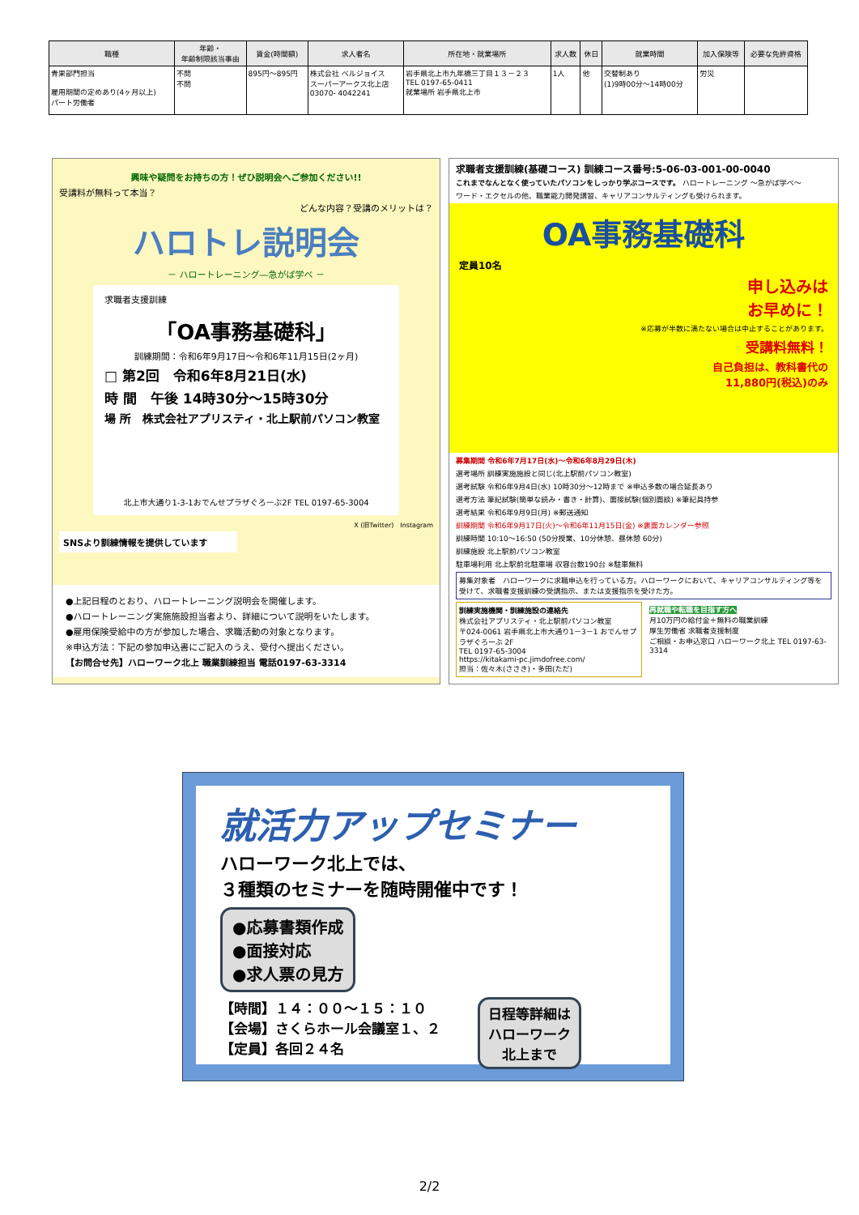| 職種 | 年齢・ 年齢制限該当事由 | 賃金(時間額) | 求人者名 | 所在地・就業場所 | 求人数 | 休日 | 就業時間 | 加入保険等 | 必要な免許資格 |
| --- | --- | --- | --- | --- | --- | --- | --- | --- | --- |
| 青果部門担当 雇用期間の定めあり(4ヶ月以上) パート労働者 | 不問 不問 | 895円～895円 | 株式会社 ベルジョイス スーパーアークス北上店 03070- 4042241 | 岩手県北上市九年橋三丁目１３－２３ TEL 0197-65-0411 就業場所 岩手県北上市 | 1人 | 他 | 交替制あり (1)9時00分～14時00分 | 労災 | |
興味や疑問をお持ちの方！ぜひ説明会へご参加ください!!
受講料が無料って本当？
どんな内容？受講のメリットは？
ハロトレ説明会
－ ハロートレーニング―急がば学べ －
求職者支援訓練
「OA事務基礎科」
訓練期間：令和6年9月17日～令和6年11月15日(2ヶ月)
□ 第2回　令和6年8月21日(水)
時 間　午後 14時30分～15時30分
場 所　株式会社アプリスティ・北上駅前パソコン教室
北上市大通り1-3-1おでんせプラザぐろーぶ2F TEL 0197-65-3004
X (旧Twitter)　Instagram
SNSより訓練情報を提供しています
●上記日程のとおり、ハロートレーニング説明会を開催します。
●ハロートレーニング実施施設担当者より、詳細について説明をいたします。
●雇用保険受給中の方が参加した場合、求職活動の対象となります。
※申込方法：下記の参加申込書にご記入のうえ、受付へ提出ください。
【お問合せ先】ハローワーク北上 職業訓練担当 電話0197-63-3314
求職者支援訓練(基礎コース) 訓練コース番号:5-06-03-001-00-0040
これまでなんとなく使っていたパソコンをしっかり学ぶコースです。 ハロートレーニング ～急がば学べ～
ワード・エクセルの他、職業能力開発講習、キャリアコンサルティングも受けられます。
OA事務基礎科
定員10名
申し込みは
お早めに！
※応募が半数に満たない場合は中止することがあります。
受講料無料！
自己負担は、教科書代の
11,880円(税込)のみ
募集期間 令和6年7月17日(水)～令和6年8月29日(木)
選考場所 訓練実施施設と同じ(北上駅前パソコン教室)
選考試験 令和6年9月4日(水) 10時30分～12時まで ※申込多数の場合延長あり
選考方法 筆記試験(簡単な読み・書き・計算)、面接試験(個別面談) ※筆記具持参
選考結果 令和6年9月9日(月) ※郵送通知
訓練期間 令和6年9月17日(火)～令和6年11月15日(金) ※裏面カレンダー参照
訓練時間 10:10～16:50 (50分授業、10分休憩、昼休憩 60分)
訓練施設 北上駅前パソコン教室
駐車場利用 北上駅前北駐車場 収容台数190台 ※駐車無料
募集対象者　ハローワークに求職申込を行っている方。ハローワークにおいて、キャリアコンサルティング等を受けて、求職者支援訓練の受講指示、または支援指示を受けた方。
訓練実施機関・訓練施設の連絡先
株式会社アプリスティ・北上駅前パソコン教室
〒024-0061 岩手県北上市大通り1－3－1 おでんせプラザぐろーぶ 2F
TEL 0197-65-3004
https://kitakami-pc.jimdofree.com/
担当：佐々木(ささき)・多田(ただ)
再就職や転職を目指す方へ
月10万円の給付金＋無料の職業訓練
厚生労働省 求職者支援制度
ご相談・お申込窓口 ハローワーク北上 TEL 0197-63-3314
就活力アップセミナー
ハローワーク北上では、
３種類のセミナーを随時開催中です！
●応募書類作成
●面接対応
●求人票の見方
【時間】１４：００～１５：１０
【会場】さくらホール会議室１、２
【定員】各回２４名
日程等詳細は
ハローワーク
北上まで
2/2